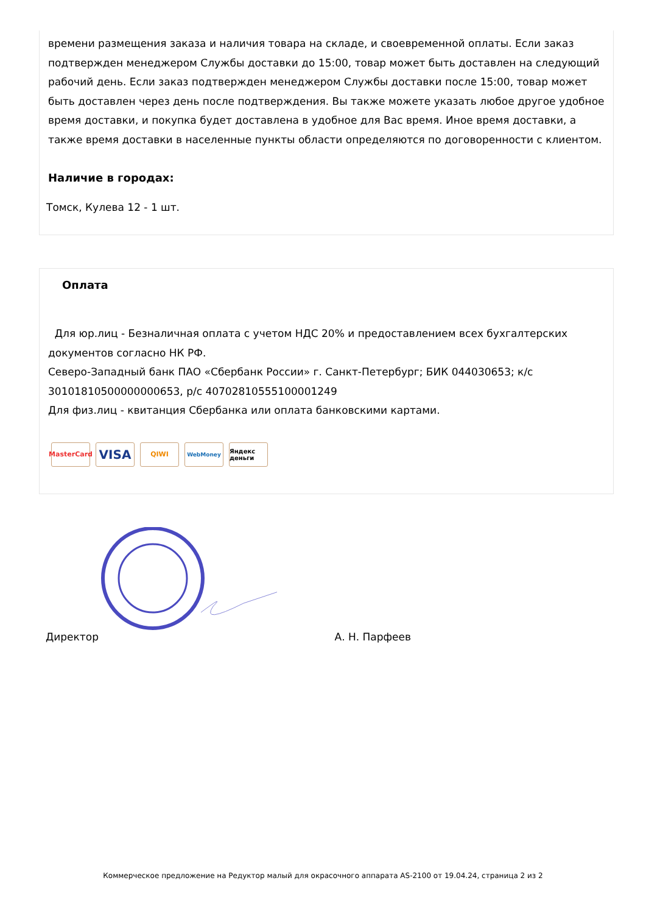времени размещения заказа и наличия товара на складе, и своевременной оплаты. Если заказ подтвержден менеджером Службы доставки до 15:00, товар может быть доставлен на следующий рабочий день. Если заказ подтвержден менеджером Службы доставки после 15:00, товар может быть доставлен через день после подтверждения. Вы также можете указать любое другое удобное время доставки, и покупка будет доставлена в удобное для Вас время. Иное время доставки, а также время доставки в населенные пункты области определяются по договоренности с клиентом.
Наличие в городах:
Томск, Кулева 12 - 1 шт.
Оплата
Для юр.лиц - Безналичная оплата с учетом НДС 20% и предоставлением всех бухгалтерских документов согласно НК РФ.
Северо-Западный банк ПАО «Сбербанк России» г. Санкт-Петербург; БИК 044030653; к/с 30101810500000000653, р/с 40702810555100001249
Для физ.лиц - квитанция Сбербанка или оплата банковскими картами.
MasterCard
VISA
QIWI
WebMoney Яндекс деньги
Директор А. Н. Парфеев
Коммерческое предложение на Редуктор малый для окрасочного аппарата AS-2100 от 19.04.24, страница 2 из 2